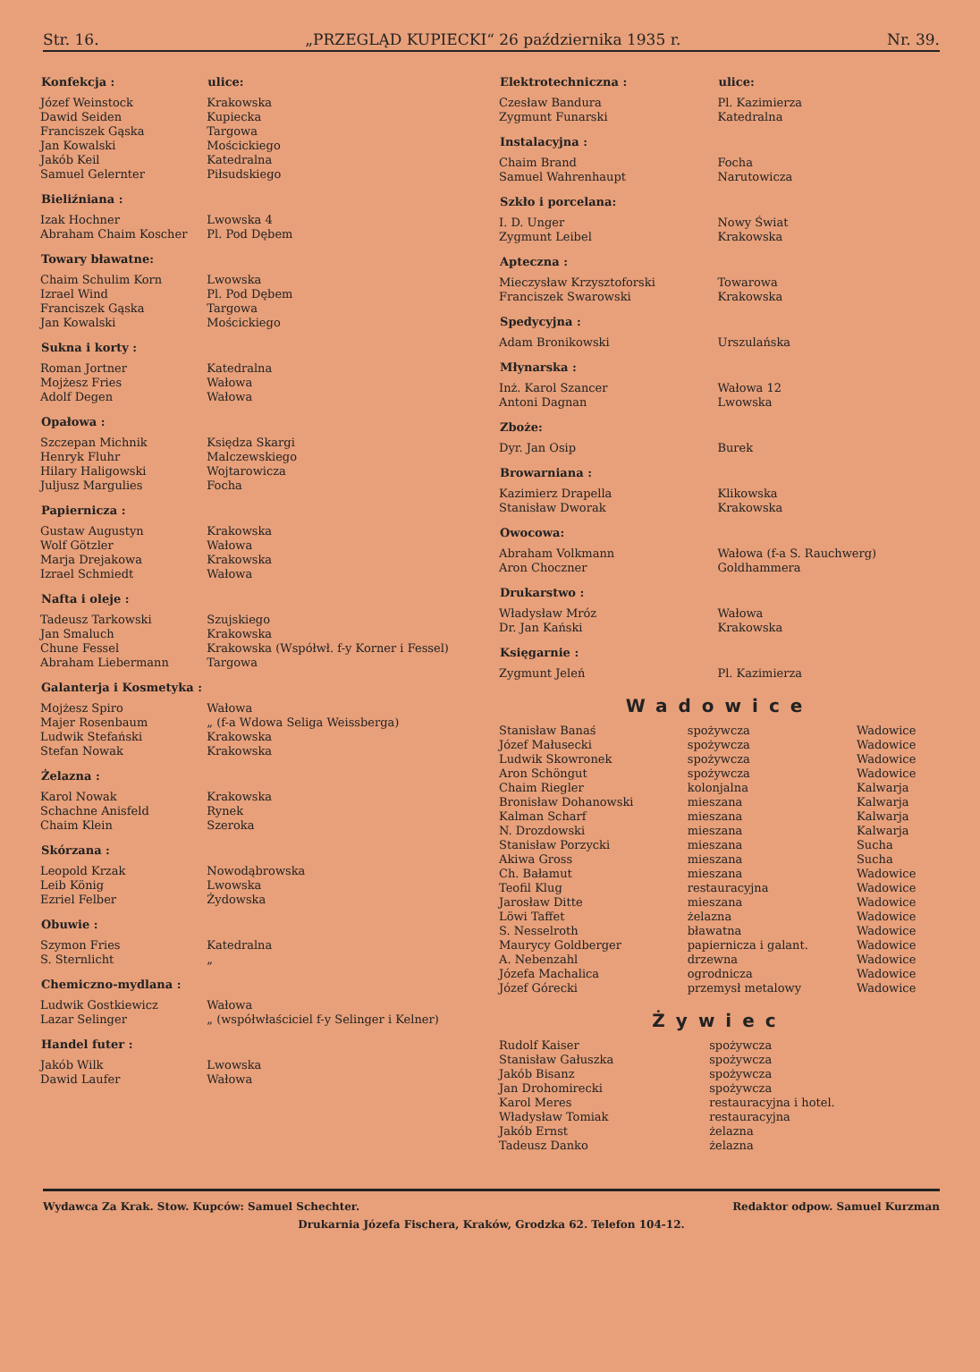Str. 16. „PRZEGLĄD KUPIECKI“ 26 października 1935 r. Nr. 39.
| Konfekcja : | ulice: |
| --- | --- |
| Józef Weinstock | Krakowska |
| Dawid Seiden | Kupiecka |
| Franciszek Gąska | Targowa |
| Jan Kowalski | Mościckiego |
| Jakób Keil | Katedralna |
| Samuel Gelernter | Piłsudskiego |
| Bieliźniana : | |
| Izak Hochner | Lwowska 4 |
| Abraham Chaim Koscher | Pl. Pod Dębem |
| Towary bławatne: | |
| Chaim Schulim Korn | Lwowska |
| Izrael Wind | Pl. Pod Dębem |
| Franciszek Gąska | Targowa |
| Jan Kowalski | Mościckiego |
| Sukna i korty : | |
| Roman Jortner | Katedralna |
| Mojżesz Fries | Wałowa |
| Adolf Degen | Wałowa |
| Opałowa : | |
| Szczepan Michnik | Księdza Skargi |
| Henryk Fluhr | Malczewskiego |
| Hilary Haligowski | Wojtarowicza |
| Juljusz Margulies | Focha |
| Papiernicza : | |
| Gustaw Augustyn | Krakowska |
| Wolf Götzler | Wałowa |
| Marja Drejakowa | Krakowska |
| Izrael Schmiedt | Wałowa |
| Nafta i oleje : | |
| Tadeusz Tarkowski | Szujskiego |
| Jan Smaluch | Krakowska |
| Chune Fessel | Krakowska (Współwł. f-y Korner i Fessel) |
| Abraham Liebermann | Targowa |
| Galanterja i Kosmetyka : | |
| Mojżesz Spiro | Wałowa |
| Majer Rosenbaum | „ (f-a Wdowa Seliga Weissberga) |
| Ludwik Stefański | Krakowska |
| Stefan Nowak | Krakowska |
| Żelazna : | |
| Karol Nowak | Krakowska |
| Schachne Anisfeld | Rynek |
| Chaim Klein | Szeroka |
| Skórzana : | |
| Leopold Krzak | Nowodąbrowska |
| Leib König | Lwowska |
| Ezriel Felber | Żydowska |
| Obuwie : | |
| Szymon Fries | Katedralna |
| S. Sternlicht | „ |
| Chemiczno-mydlana : | |
| Ludwik Gostkiewicz | Wałowa |
| Lazar Selinger | „ (współwłaściciel f-y Selinger i Kelner) |
| Handel futer : | |
| Jakób Wilk | Lwowska |
| Dawid Laufer | Wałowa |
| Elektrotechniczna : | ulice: |
| --- | --- |
| Czesław Bandura | Pl. Kazimierza |
| Zygmunt Funarski | Katedralna |
| Instalacyjna : | |
| Chaim Brand | Focha |
| Samuel Wahrenhaupt | Narutowicza |
| Szkło i porcelana: | |
| I. D. Unger | Nowy Świat |
| Zygmunt Leibel | Krakowska |
| Apteczna : | |
| Mieczysław Krzysztoforski | Towarowa |
| Franciszek Swarowski | Krakowska |
| Spedycyjna : | |
| Adam Bronikowski | Urszulańska |
| Młynarska : | |
| Inż. Karol Szancer | Wałowa 12 |
| Antoni Dagnan | Lwowska |
| Zboże: | |
| Dyr. Jan Osip | Burek |
| Browarniana : | |
| Kazimierz Drapella | Klikowska |
| Stanisław Dworak | Krakowska |
| Owocowa: | |
| Abraham Volkmann | Wałowa (f-a S. Rauchwerg) |
| Aron Choczner | Goldhammera |
| Drukarstwo : | |
| Władysław Mróz | Wałowa |
| Dr. Jan Kański | Krakowska |
| Księgarnie : | |
| Zygmunt Jeleń | Pl. Kazimierza |
Wadowice
| Stanisław Banaś | spożywcza | Wadowice |
| Józef Małusecki | spożywcza | Wadowice |
| Ludwik Skowronek | spożywcza | Wadowice |
| Aron Schöngut | spożywcza | Wadowice |
| Chaim Riegler | kolonjalna | Kalwarja |
| Bronisław Dohanowski | mieszana | Kalwarja |
| Kalman Scharf | mieszana | Kalwarja |
| N. Drozdowski | mieszana | Kalwarja |
| Stanisław Porzycki | mieszana | Sucha |
| Akiwa Gross | mieszana | Sucha |
| Ch. Bałamut | mieszana | Wadowice |
| Teofil Klug | restauracyjna | Wadowice |
| Jarosław Ditte | mieszana | Wadowice |
| Löwi Taffet | żelazna | Wadowice |
| S. Nesselroth | bławatna | Wadowice |
| Maurycy Goldberger | papiernicza i galant. | Wadowice |
| A. Nebenzahl | drzewna | Wadowice |
| Józefa Machalica | ogrodnicza | Wadowice |
| Józef Górecki | przemysł metalowy | Wadowice |
Żywiec
| Rudolf Kaiser | spożywcza |
| Stanisław Gałuszka | spożywcza |
| Jakób Bisanz | spożywcza |
| Jan Drohomirecki | spożywcza |
| Karol Meres | restauracyjna i hotel. |
| Władysław Tomiak | restauracyjna |
| Jakób Ernst | żelazna |
| Tadeusz Danko | żelazna |
Wydawca Za Krak. Stow. Kupców: Samuel Schechter. Redaktor odpow. Samuel Kurzman
Drukarnia Józefa Fischera, Kraków, Grodzka 62. Telefon 104-12.